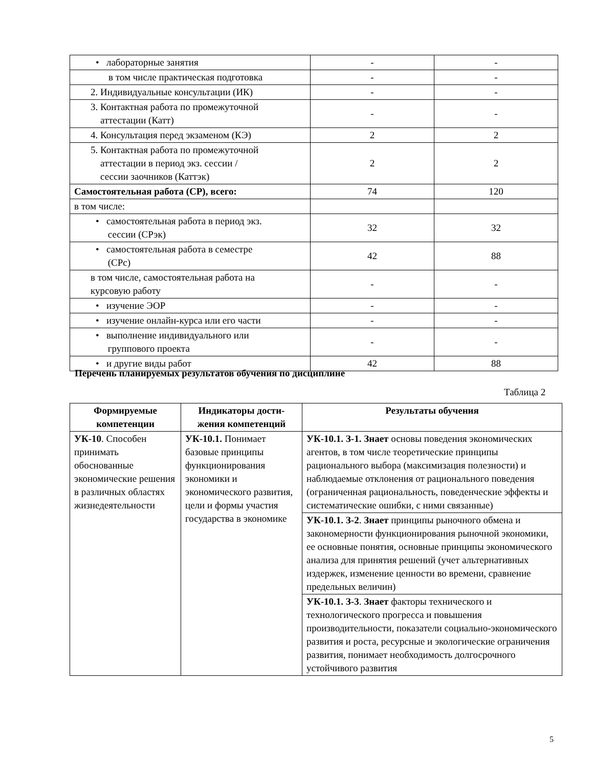| • лабораторные занятия | - | - |
| в том числе практическая подготовка | - | - |
| 2. Индивидуальные консультации (ИК) | - | - |
| 3. Контактная работа по промежуточной аттестации (Катт) | - | - |
| 4. Консультация перед экзаменом (КЭ) | 2 | 2 |
| 5. Контактная работа по промежуточной аттестации в период экз. сессии / сессии заочников (Каттэк) | 2 | 2 |
| Самостоятельная работа (СР), всего: | 74 | 120 |
| в том числе: | | |
| • самостоятельная работа в период экз. сессии (СРэк) | 32 | 32 |
| • самостоятельная работа в семестре (СРс) | 42 | 88 |
| в том числе, самостоятельная работа на курсовую работу | - | - |
| • изучение ЭОР | - | - |
| • изучение онлайн-курса или его части | - | - |
| • выполнение индивидуального или группового проекта | - | - |
| • и другие виды работ | 42 | 88 |
Перечень планируемых результатов обучения по дисциплине
Таблица 2
| Формируемые компетенции | Индикаторы дости-жения компетенций | Результаты обучения |
| --- | --- | --- |
| УК-10 . Способен принимать обоснованные экономические решения в различных областях жизнедеятельности | УК-10.1. Понимает базовые принципы функционирования экономики и экономического развития, цели и формы участия государства в экономике | УК-10.1. З-1. Знает основы поведения экономических агентов, в том числе теоретические принципы рационального выбора (максимизация полезности) и наблюдаемые отклонения от рационального поведения (ограниченная рациональность, поведенческие эффекты и систематические ошибки, с ними связанные) |
| | | УК-10.1. З-2 . Знает принципы рыночного обмена и закономерности функционирования рыночной экономики, ее основные понятия, основные принципы экономического анализа для принятия решений (учет альтернативных издержек, изменение ценности во времени, сравнение предельных величин) |
| | | УК-10.1. З-3 . Знает факторы технического и технологического прогресса и повышения производительности, показатели социально-экономического развития и роста, ресурсные и экологические ограничения развития, понимает необходимость долгосрочного устойчивого развития |
5